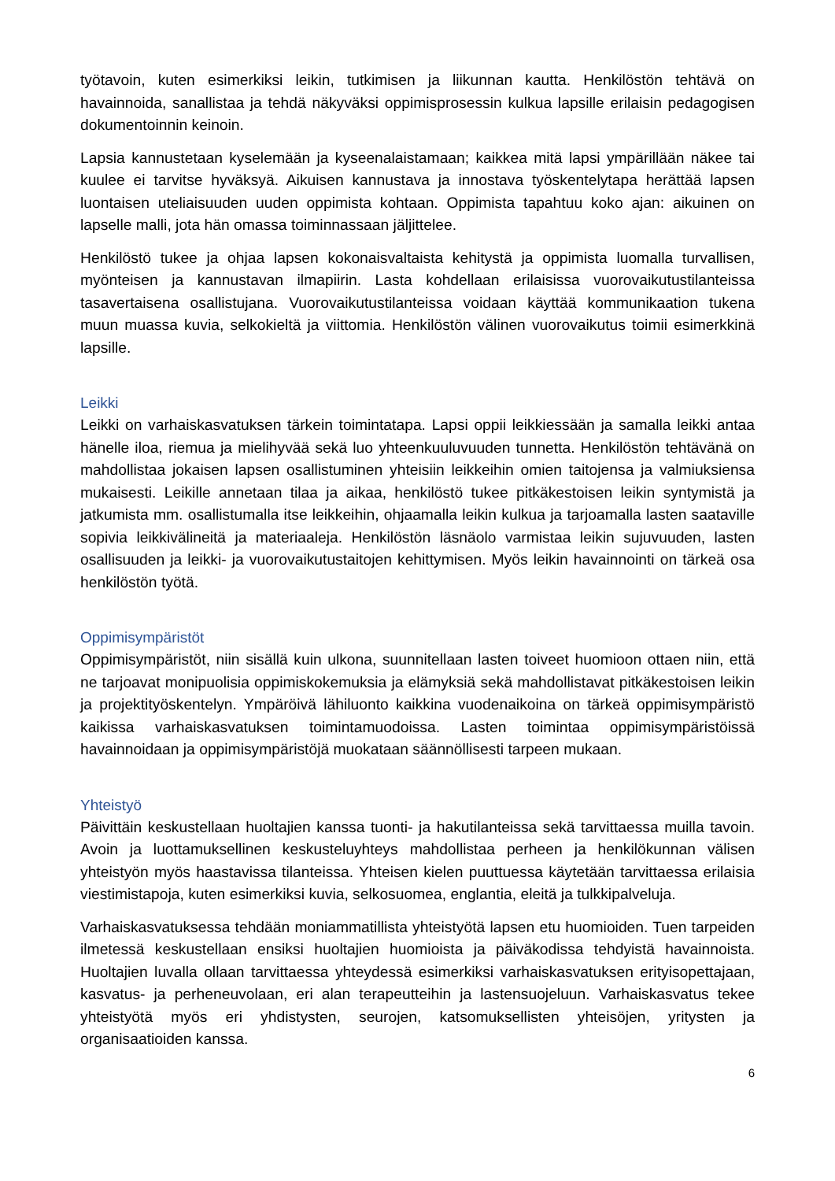työtavoin, kuten esimerkiksi leikin, tutkimisen ja liikunnan kautta. Henkilöstön tehtävä on havainnoida, sanallistaa ja tehdä näkyväksi oppimisprosessin kulkua lapsille erilaisin pedagogisen dokumentoinnin keinoin.
Lapsia kannustetaan kyselemään ja kyseenalaistamaan; kaikkea mitä lapsi ympärillään näkee tai kuulee ei tarvitse hyväksyä. Aikuisen kannustava ja innostava työskentelytapa herättää lapsen luontaisen uteliaisuuden uuden oppimista kohtaan. Oppimista tapahtuu koko ajan: aikuinen on lapselle malli, jota hän omassa toiminnassaan jäljittelee.
Henkilöstö tukee ja ohjaa lapsen kokonaisvaltaista kehitystä ja oppimista luomalla turvallisen, myönteisen ja kannustavan ilmapiirin. Lasta kohdellaan erilaisissa vuorovaikutustilanteissa tasavertaisena osallistujana. Vuorovaikutustilanteissa voidaan käyttää kommunikaation tukena muun muassa kuvia, selkokieltä ja viittomia. Henkilöstön välinen vuorovaikutus toimii esimerkkinä lapsille.
Leikki
Leikki on varhaiskasvatuksen tärkein toimintatapa. Lapsi oppii leikkiessään ja samalla leikki antaa hänelle iloa, riemua ja mielihyvää sekä luo yhteenkuuluvuuden tunnetta. Henkilöstön tehtävänä on mahdollistaa jokaisen lapsen osallistuminen yhteisiin leikkeihin omien taitojensa ja valmiuksiensa mukaisesti. Leikille annetaan tilaa ja aikaa, henkilöstö tukee pitkäkestoisen leikin syntymistä ja jatkumista mm. osallistumalla itse leikkeihin, ohjaamalla leikin kulkua ja tarjoamalla lasten saataville sopivia leikkivälineitä ja materiaaleja. Henkilöstön läsnäolo varmistaa leikin sujuvuuden, lasten osallisuuden ja leikki- ja vuorovaikutustaitojen kehittymisen. Myös leikin havainnointi on tärkeä osa henkilöstön työtä.
Oppimisympäristöt
Oppimisympäristöt, niin sisällä kuin ulkona, suunnitellaan lasten toiveet huomioon ottaen niin, että ne tarjoavat monipuolisia oppimiskokemuksia ja elämyksiä sekä mahdollistavat pitkäkestoisen leikin ja projektityöskentelyn. Ympäröivä lähiluonto kaikkina vuodenaikoina on tärkeä oppimisympäristö kaikissa varhaiskasvatuksen toimintamuodoissa. Lasten toimintaa oppimisympäristöissä havainnoidaan ja oppimisympäristöjä muokataan säännöllisesti tarpeen mukaan.
Yhteistyö
Päivittäin keskustellaan huoltajien kanssa tuonti- ja hakutilanteissa sekä tarvittaessa muilla tavoin. Avoin ja luottamuksellinen keskusteluyhteys mahdollistaa perheen ja henkilökunnan välisen yhteistyön myös haastavissa tilanteissa. Yhteisen kielen puuttuessa käytetään tarvittaessa erilaisia viestimistapoja, kuten esimerkiksi kuvia, selkosuomea, englantia, eleitä ja tulkkipalveluja.
Varhaiskasvatuksessa tehdään moniammatillista yhteistyötä lapsen etu huomioiden. Tuen tarpeiden ilmetessä keskustellaan ensiksi huoltajien huomioista ja päiväkodissa tehdyistä havainnoista. Huoltajien luvalla ollaan tarvittaessa yhteydessä esimerkiksi varhaiskasvatuksen erityisopettajaan, kasvatus- ja perheneuvolaan, eri alan terapeutteihin ja lastensuojeluun. Varhaiskasvatus tekee yhteistyötä myös eri yhdistysten, seurojen, katsomuksellisten yhteisöjen, yritysten ja organisaatioiden kanssa.
6